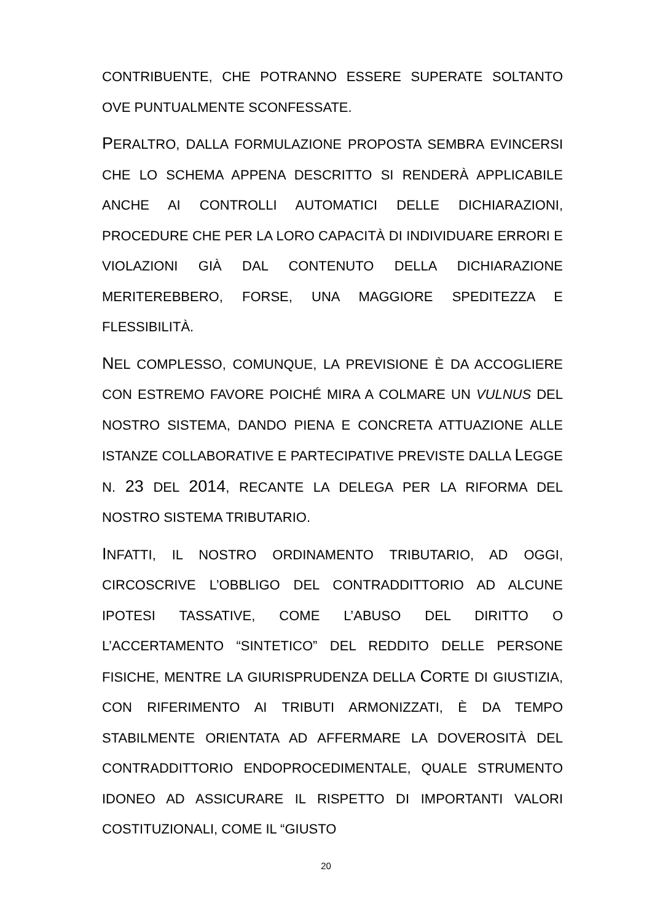CONTRIBUENTE, CHE POTRANNO ESSERE SUPERATE SOLTANTO OVE PUNTUALMENTE SCONFESSATE.
PERALTRO, DALLA FORMULAZIONE PROPOSTA SEMBRA EVINCERSI CHE LO SCHEMA APPENA DESCRITTO SI RENDERÀ APPLICABILE ANCHE AI CONTROLLI AUTOMATICI DELLE DICHIARAZIONI, PROCEDURE CHE PER LA LORO CAPACITÀ DI INDIVIDUARE ERRORI E VIOLAZIONI GIÀ DAL CONTENUTO DELLA DICHIARAZIONE MERITEREBBERO, FORSE, UNA MAGGIORE SPEDITEZZA E FLESSIBILITÀ.
NEL COMPLESSO, COMUNQUE, LA PREVISIONE È DA ACCOGLIERE CON ESTREMO FAVORE POICHÉ MIRA A COLMARE UN VULNUS DEL NOSTRO SISTEMA, DANDO PIENA E CONCRETA ATTUAZIONE ALLE ISTANZE COLLABORATIVE E PARTECIPATIVE PREVISTE DALLA LEGGE N. 23 DEL 2014, RECANTE LA DELEGA PER LA RIFORMA DEL NOSTRO SISTEMA TRIBUTARIO.
INFATTI, IL NOSTRO ORDINAMENTO TRIBUTARIO, AD OGGI, CIRCOSCRIVE L’OBBLIGO DEL CONTRADDITTORIO AD ALCUNE IPOTESI TASSATIVE, COME L’ABUSO DEL DIRITTO O L’ACCERTAMENTO “SINTETICO” DEL REDDITO DELLE PERSONE FISICHE, MENTRE LA GIURISPRUDENZA DELLA CORTE DI GIUSTIZIA, CON RIFERIMENTO AI TRIBUTI ARMONIZZATI, È DA TEMPO STABILMENTE ORIENTATA AD AFFERMARE LA DOVEROSITÀ DEL CONTRADDITTORIO ENDOPROCEDIMENTALE, QUALE STRUMENTO IDONEO AD ASSICURARE IL RISPETTO DI IMPORTANTI VALORI COSTITUZIONALI, COME IL “GIUSTO
20